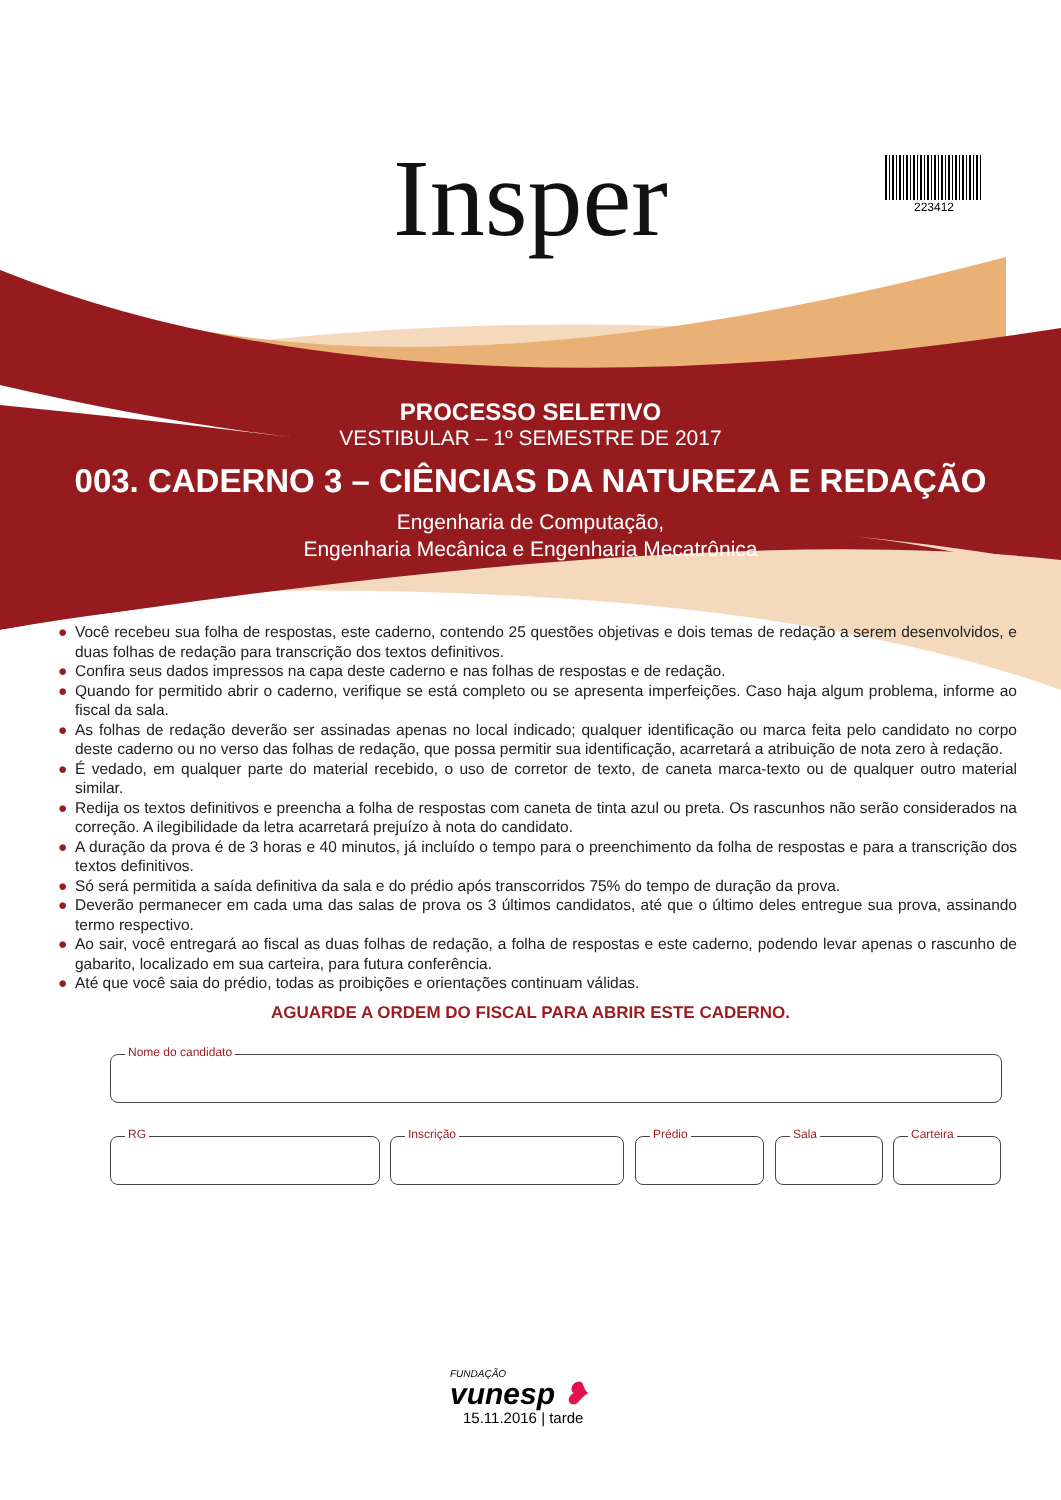Insper 223412
PROCESSO SELETIVO
VESTIBULAR – 1º SEMESTRE DE 2017
003. CADERNO 3 – CIÊNCIAS DA NATUREZA E REDAÇÃO
Engenharia de Computação,
Engenharia Mecânica e Engenharia Mecatrônica
● Você recebeu sua folha de respostas, este caderno, contendo 25 questões objetivas e dois temas de redação a serem desenvolvidos, e duas folhas de redação para transcrição dos textos definitivos.
● Confira seus dados impressos na capa deste caderno e nas folhas de respostas e de redação.
● Quando for permitido abrir o caderno, verifique se está completo ou se apresenta imperfeições. Caso haja algum problema, informe ao fiscal da sala.
● As folhas de redação deverão ser assinadas apenas no local indicado; qualquer identificação ou marca feita pelo candidato no corpo deste caderno ou no verso das folhas de redação, que possa permitir sua identificação, acarretará a atribuição de nota zero à redação.
● É vedado, em qualquer parte do material recebido, o uso de corretor de texto, de caneta marca-texto ou de qualquer outro material similar.
● Redija os textos definitivos e preencha a folha de respostas com caneta de tinta azul ou preta. Os rascunhos não serão considerados na correção. A ilegibilidade da letra acarretará prejuízo à nota do candidato.
● A duração da prova é de 3 horas e 40 minutos, já incluído o tempo para o preenchimento da folha de respostas e para a transcrição dos textos definitivos.
● Só será permitida a saída definitiva da sala e do prédio após transcorridos 75% do tempo de duração da prova.
● Deverão permanecer em cada uma das salas de prova os 3 últimos candidatos, até que o último deles entregue sua prova, assinando termo respectivo.
● Ao sair, você entregará ao fiscal as duas folhas de redação, a folha de respostas e este caderno, podendo levar apenas o rascunho de gabarito, localizado em sua carteira, para futura conferência.
● Até que você saia do prédio, todas as proibições e orientações continuam válidas.
AGUARDE A ORDEM DO FISCAL PARA ABRIR ESTE CADERNO.
Nome do candidato
RG Inscrição Prédio Sala Carteira
FUNDAÇÃO
vunesp ❥
15.11.2016 | tarde